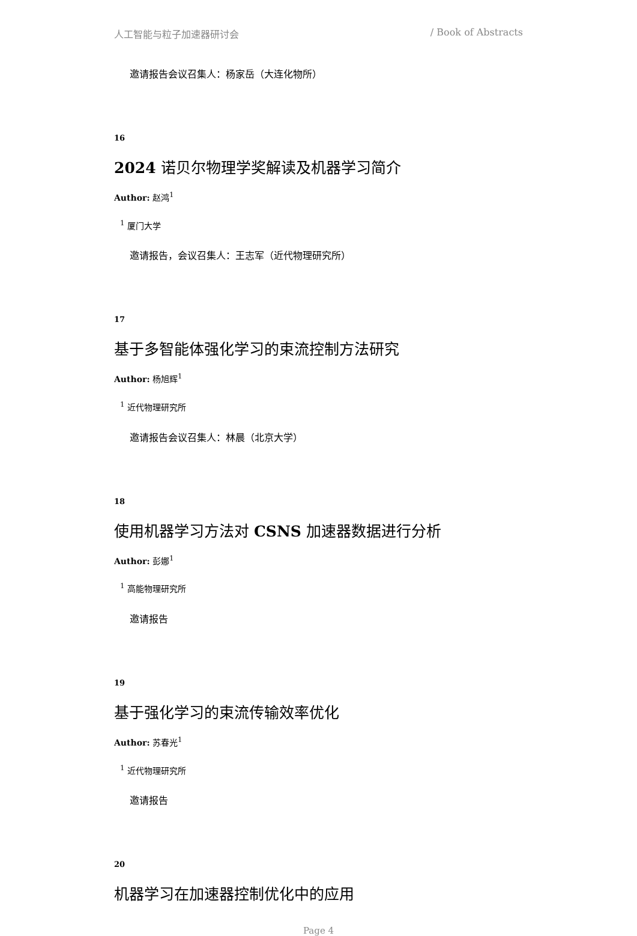人工智能与粒子加速器研讨会 / Book of Abstracts
邀请报告会议召集人：杨家岳（大连化物所）
16
2024 诺贝尔物理学奖解读及机器学习简介
Author: 赵鸿<sup>1</sup>
<sup>1</sup> 厦门大学
邀请报告，会议召集人：王志军（近代物理研究所）
17
基于多智能体强化学习的束流控制方法研究
Author: 杨旭辉<sup>1</sup>
<sup>1</sup> 近代物理研究所
邀请报告会议召集人：林晨（北京大学）
18
使用机器学习方法对 CSNS 加速器数据进行分析
Author: 彭娜<sup>1</sup>
<sup>1</sup> 高能物理研究所
邀请报告
19
基于强化学习的束流传输效率优化
Author: 苏春光<sup>1</sup>
<sup>1</sup> 近代物理研究所
邀请报告
20
机器学习在加速器控制优化中的应用
Page 4